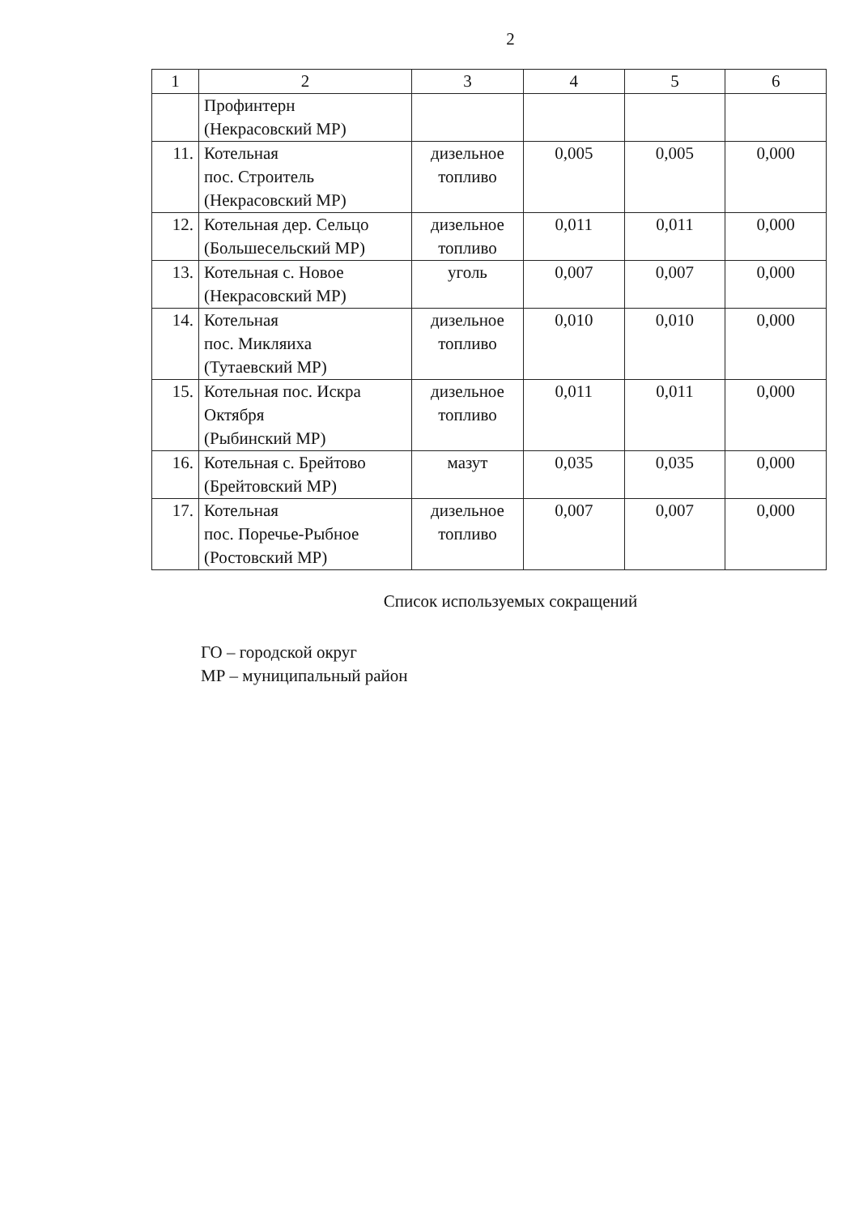2
| 1 | 2 | 3 | 4 | 5 | 6 |
| --- | --- | --- | --- | --- | --- |
| | Профинтерн (Некрасовский МР) | | | | |
| 11. | Котельная пос. Строитель (Некрасовский МР) | дизельное топливо | 0,005 | 0,005 | 0,000 |
| 12. | Котельная дер. Сельцо (Большесельский МР) | дизельное топливо | 0,011 | 0,011 | 0,000 |
| 13. | Котельная с. Новое (Некрасовский МР) | уголь | 0,007 | 0,007 | 0,000 |
| 14. | Котельная пос. Микляиха (Тутаевский МР) | дизельное топливо | 0,010 | 0,010 | 0,000 |
| 15. | Котельная пос. Искра Октября (Рыбинский МР) | дизельное топливо | 0,011 | 0,011 | 0,000 |
| 16. | Котельная с. Брейтово (Брейтовский МР) | мазут | 0,035 | 0,035 | 0,000 |
| 17. | Котельная пос. Поречье-Рыбное (Ростовский МР) | дизельное топливо | 0,007 | 0,007 | 0,000 |
Список используемых сокращений
ГО – городской округ
МР – муниципальный район